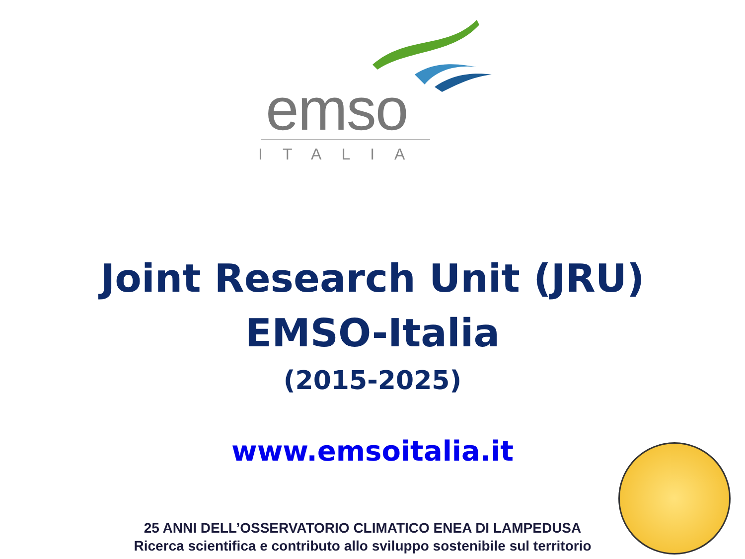emso
ITALIA
Joint Research Unit (JRU)
EMSO-Italia
(2015-2025)
www.emsoitalia.it
25 ANNI DELL’OSSERVATORIO CLIMATICO ENEA DI LAMPEDUSA
Ricerca scientifica e contributo allo sviluppo sostenibile sul territorio